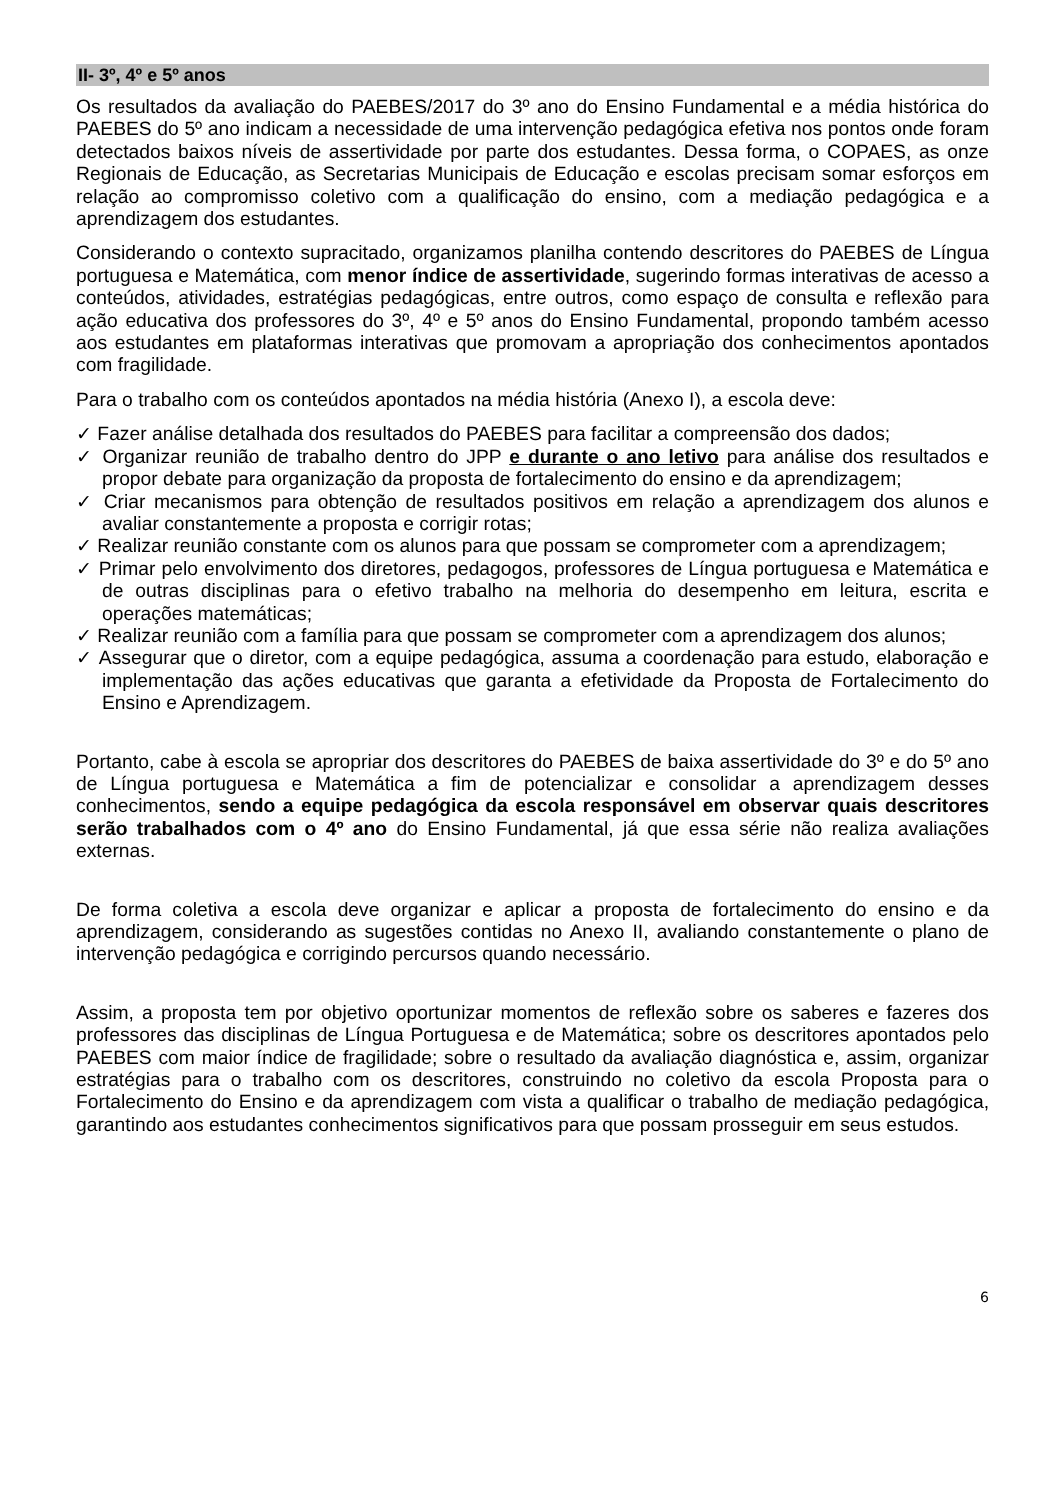II- 3º, 4º e 5º anos
Os resultados da avaliação do PAEBES/2017 do 3º ano do Ensino Fundamental e a média histórica do PAEBES do 5º ano indicam a necessidade de uma intervenção pedagógica efetiva nos pontos onde foram detectados baixos níveis de assertividade por parte dos estudantes. Dessa forma, o COPAES, as onze Regionais de Educação, as Secretarias Municipais de Educação e escolas precisam somar esforços em relação ao compromisso coletivo com a qualificação do ensino, com a mediação pedagógica e a aprendizagem dos estudantes.
Considerando o contexto supracitado, organizamos planilha contendo descritores do PAEBES de Língua portuguesa e Matemática, com menor índice de assertividade, sugerindo formas interativas de acesso a conteúdos, atividades, estratégias pedagógicas, entre outros, como espaço de consulta e reflexão para ação educativa dos professores do 3º, 4º e 5º anos do Ensino Fundamental, propondo também acesso aos estudantes em plataformas interativas que promovam a apropriação dos conhecimentos apontados com fragilidade.
Para o trabalho com os conteúdos apontados na média história (Anexo I), a escola deve:
✓ Fazer análise detalhada dos resultados do PAEBES para facilitar a compreensão dos dados;
✓ Organizar reunião de trabalho dentro do JPP e durante o ano letivo para análise dos resultados e propor debate para organização da proposta de fortalecimento do ensino e da aprendizagem;
✓ Criar mecanismos para obtenção de resultados positivos em relação a aprendizagem dos alunos e avaliar constantemente a proposta e corrigir rotas;
✓ Realizar reunião constante com os alunos para que possam se comprometer com a aprendizagem;
✓ Primar pelo envolvimento dos diretores, pedagogos, professores de Língua portuguesa e Matemática e de outras disciplinas para o efetivo trabalho na melhoria do desempenho em leitura, escrita e operações matemáticas;
✓ Realizar reunião com a família para que possam se comprometer com a aprendizagem dos alunos;
✓ Assegurar que o diretor, com a equipe pedagógica, assuma a coordenação para estudo, elaboração e implementação das ações educativas que garanta a efetividade da Proposta de Fortalecimento do Ensino e Aprendizagem.
Portanto, cabe à escola se apropriar dos descritores do PAEBES de baixa assertividade do 3º e do 5º ano de Língua portuguesa e Matemática a fim de potencializar e consolidar a aprendizagem desses conhecimentos, sendo a equipe pedagógica da escola responsável em observar quais descritores serão trabalhados com o 4º ano do Ensino Fundamental, já que essa série não realiza avaliações externas.
De forma coletiva a escola deve organizar e aplicar a proposta de fortalecimento do ensino e da aprendizagem, considerando as sugestões contidas no Anexo II, avaliando constantemente o plano de intervenção pedagógica e corrigindo percursos quando necessário.
Assim, a proposta tem por objetivo oportunizar momentos de reflexão sobre os saberes e fazeres dos professores das disciplinas de Língua Portuguesa e de Matemática; sobre os descritores apontados pelo PAEBES com maior índice de fragilidade; sobre o resultado da avaliação diagnóstica e, assim, organizar estratégias para o trabalho com os descritores, construindo no coletivo da escola Proposta para o Fortalecimento do Ensino e da aprendizagem com vista a qualificar o trabalho de mediação pedagógica, garantindo aos estudantes conhecimentos significativos para que possam prosseguir em seus estudos.
6